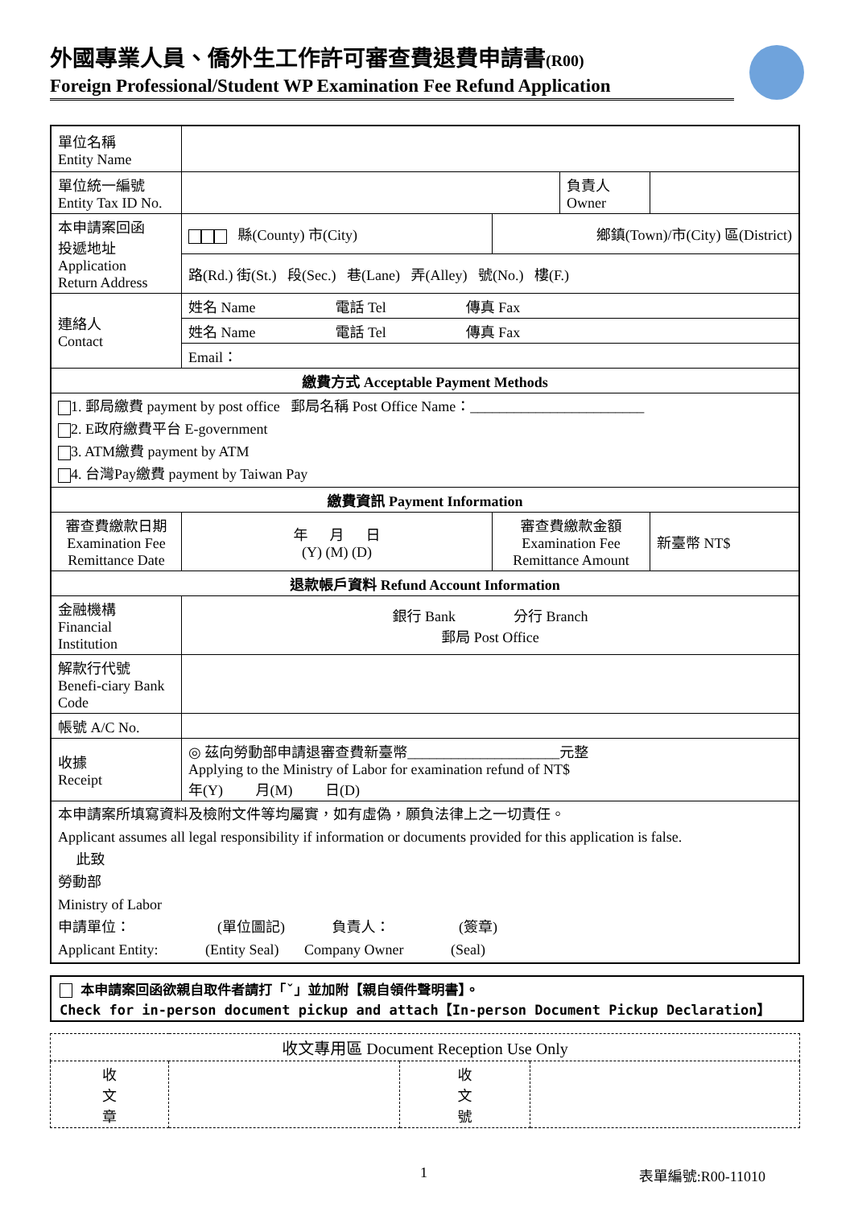外國專業人員、僑外生工作許可審查費退費申請書(R00)
Foreign Professional/Student WP Examination Fee Refund Application
| 單位名稱 Entity Name | | | | |
| 單位統一編號 Entity Tax ID No. | | | 負責人 Owner | |
| 本申請案回函 投遞地址 Application Return Address | 縣(County) 市(City) | 鄉鎮(Town)/市(City) 區(District) | | |
| | 路(Rd.) 街(St.) 段(Sec.) 巷(Lane) 弄(Alley) 號(No.) 樓(F.) | | | |
| 連絡人 Contact | 姓名 Name 電話 Tel 傳真 Fax | | | |
| | 姓名 Name 電話 Tel 傳真 Fax | | | |
| | Email： | | | |
| 繳費方式 Acceptable Payment Methods | | | | |
| 1. 郵局繳費 payment by post office 郵局名稱 Post Office Name：________________________ 2. E政府繳費平台 E-government 3. ATM繳費 payment by ATM 4. 台灣Pay繳費 payment by Taiwan Pay | | | | |
| 繳費資訊 Payment Information | | | | |
| 審查費繳款日期 Examination Fee Remittance Date | 年 月 日 (Y) (M) (D) | 審查費繳款金額 Examination Fee Remittance Amount | | 新臺幣 NT$ |
| 退款帳戶資料 Refund Account Information | | | | |
| 金融機構 Financial Institution | 銀行 Bank 分行 Branch 郵局 Post Office | | | |
| 解款行代號 Benefi-ciary Bank Code | | | | |
| 帳號 A/C No. | | | | |
| 收據 Receipt | ◎ 茲向勞動部申請退審查費新臺幣_____________________元整 Applying to the Ministry of Labor for examination refund of NT$ 年(Y) 月(M) 日(D) | | | |
| 本申請案所填寫資料及檢附文件等均屬實，如有虛偽，願負法律上之一切責任。 Applicant assumes all legal responsibility if information or documents provided for this application is false. 此致 勞動部 Ministry of Labor 申請單位： (單位圖記) 負責人： (簽章) Applicant Entity: (Entity Seal) Company Owner (Seal) | | | | |
本申請案回函欲親自取件者請打「ˇ」並加附【親自領件聲明書】。
Check for in-person document pickup and attach【In-person Document Pickup Declaration】
| 收文專用區 Document Reception Use Only | | | |
| 收 文 章 | | 收 文 號 | |
1 表單編號:R00-11010